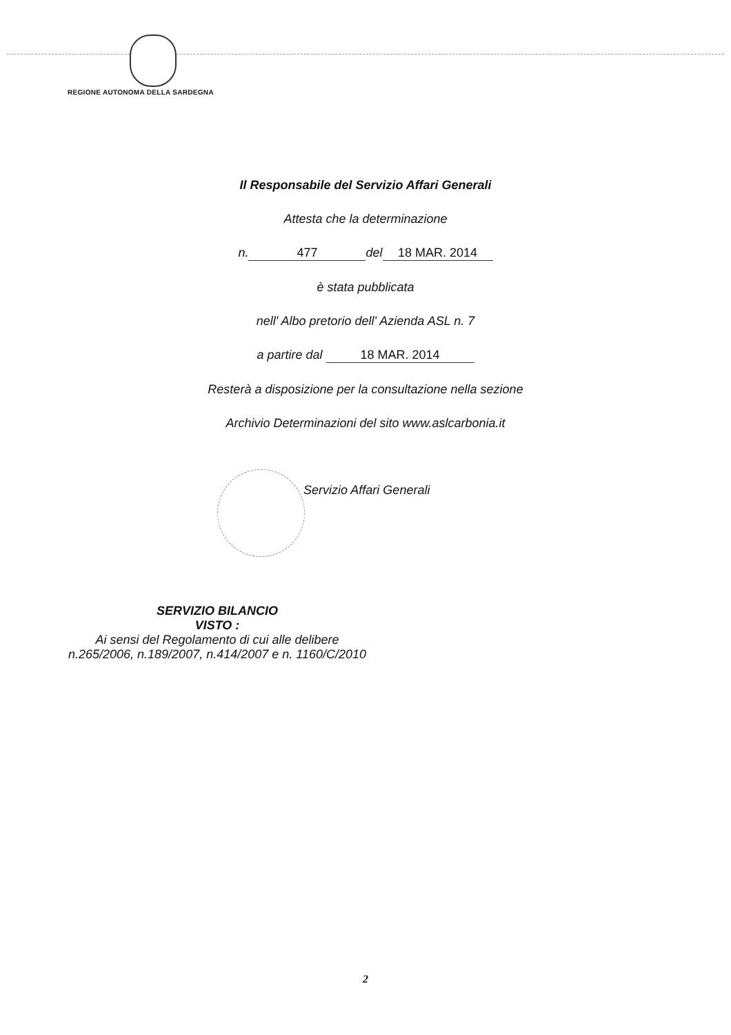REGIONE AUTONOMA DELLA SARDEGNA
Il Responsabile del Servizio Affari Generali
Attesta che la determinazione
n. 477 del 18 MAR. 2014
è stata pubblicata
nell' Albo pretorio dell' Azienda ASL n. 7
a partire dal 18 MAR. 2014
Resterà a disposizione per la consultazione nella sezione
Archivio Determinazioni del sito www.aslcarbonia.it
Servizio Affari Generali
SERVIZIO BILANCIO
VISTO :
Ai sensi del Regolamento di cui alle delibere
n.265/2006, n.189/2007, n.414/2007 e n. 1160/C/2010
2